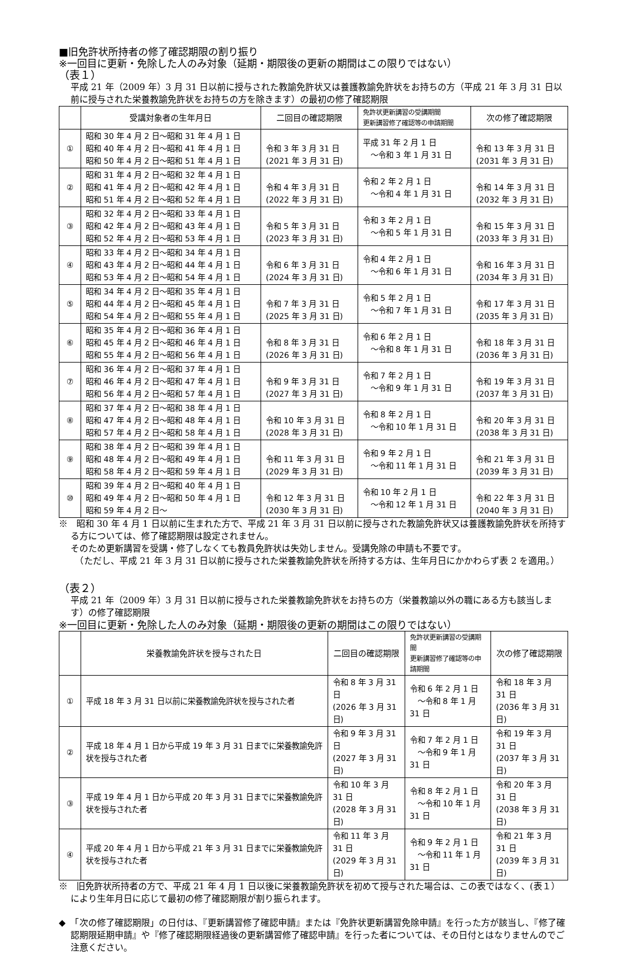■旧免許状所持者の修了確認期限の割り振り
※一回目に更新・免除した人のみ対象（延期・期限後の更新の期間はこの限りではない）
（表１）
平成 21 年（2009 年）3 月 31 日以前に授与された教諭免許状又は養護教諭免許状をお持ちの方（平成 21 年 3 月 31 日以前に授与された栄養教諭免許状をお持ちの方を除きます）の最初の修了確認期限
| | 受講対象者の生年月日 | 二回目の確認期限 | 免許状更新講習の受講期間 更新講習修了確認等の申請期間 | 次の修了確認期限 |
| --- | --- | --- | --- | --- |
| ① | 昭和 30 年 4 月 2 日～昭和 31 年 4 月 1 日 昭和 40 年 4 月 2 日～昭和 41 年 4 月 1 日 昭和 50 年 4 月 2 日～昭和 51 年 4 月 1 日 | 令和 3 年 3 月 31 日 (2021 年 3 月 31 日) | 平成 31 年 2 月 1 日 ～令和 3 年 1 月 31 日 | 令和 13 年 3 月 31 日 (2031 年 3 月 31 日) |
| ② | 昭和 31 年 4 月 2 日～昭和 32 年 4 月 1 日 昭和 41 年 4 月 2 日～昭和 42 年 4 月 1 日 昭和 51 年 4 月 2 日～昭和 52 年 4 月 1 日 | 令和 4 年 3 月 31 日 (2022 年 3 月 31 日) | 令和 2 年 2 月 1 日 ～令和 4 年 1 月 31 日 | 令和 14 年 3 月 31 日 (2032 年 3 月 31 日) |
| ③ | 昭和 32 年 4 月 2 日～昭和 33 年 4 月 1 日 昭和 42 年 4 月 2 日～昭和 43 年 4 月 1 日 昭和 52 年 4 月 2 日～昭和 53 年 4 月 1 日 | 令和 5 年 3 月 31 日 (2023 年 3 月 31 日) | 令和 3 年 2 月 1 日 ～令和 5 年 1 月 31 日 | 令和 15 年 3 月 31 日 (2033 年 3 月 31 日) |
| ④ | 昭和 33 年 4 月 2 日～昭和 34 年 4 月 1 日 昭和 43 年 4 月 2 日～昭和 44 年 4 月 1 日 昭和 53 年 4 月 2 日～昭和 54 年 4 月 1 日 | 令和 6 年 3 月 31 日 (2024 年 3 月 31 日) | 令和 4 年 2 月 1 日 ～令和 6 年 1 月 31 日 | 令和 16 年 3 月 31 日 (2034 年 3 月 31 日) |
| ⑤ | 昭和 34 年 4 月 2 日～昭和 35 年 4 月 1 日 昭和 44 年 4 月 2 日～昭和 45 年 4 月 1 日 昭和 54 年 4 月 2 日～昭和 55 年 4 月 1 日 | 令和 7 年 3 月 31 日 (2025 年 3 月 31 日) | 令和 5 年 2 月 1 日 ～令和 7 年 1 月 31 日 | 令和 17 年 3 月 31 日 (2035 年 3 月 31 日) |
| ⑥ | 昭和 35 年 4 月 2 日～昭和 36 年 4 月 1 日 昭和 45 年 4 月 2 日～昭和 46 年 4 月 1 日 昭和 55 年 4 月 2 日～昭和 56 年 4 月 1 日 | 令和 8 年 3 月 31 日 (2026 年 3 月 31 日) | 令和 6 年 2 月 1 日 ～令和 8 年 1 月 31 日 | 令和 18 年 3 月 31 日 (2036 年 3 月 31 日) |
| ⑦ | 昭和 36 年 4 月 2 日～昭和 37 年 4 月 1 日 昭和 46 年 4 月 2 日～昭和 47 年 4 月 1 日 昭和 56 年 4 月 2 日～昭和 57 年 4 月 1 日 | 令和 9 年 3 月 31 日 (2027 年 3 月 31 日) | 令和 7 年 2 月 1 日 ～令和 9 年 1 月 31 日 | 令和 19 年 3 月 31 日 (2037 年 3 月 31 日) |
| ⑧ | 昭和 37 年 4 月 2 日～昭和 38 年 4 月 1 日 昭和 47 年 4 月 2 日～昭和 48 年 4 月 1 日 昭和 57 年 4 月 2 日～昭和 58 年 4 月 1 日 | 令和 10 年 3 月 31 日 (2028 年 3 月 31 日) | 令和 8 年 2 月 1 日 ～令和 10 年 1 月 31 日 | 令和 20 年 3 月 31 日 (2038 年 3 月 31 日) |
| ⑨ | 昭和 38 年 4 月 2 日～昭和 39 年 4 月 1 日 昭和 48 年 4 月 2 日～昭和 49 年 4 月 1 日 昭和 58 年 4 月 2 日～昭和 59 年 4 月 1 日 | 令和 11 年 3 月 31 日 (2029 年 3 月 31 日) | 令和 9 年 2 月 1 日 ～令和 11 年 1 月 31 日 | 令和 21 年 3 月 31 日 (2039 年 3 月 31 日) |
| ⑩ | 昭和 39 年 4 月 2 日～昭和 40 年 4 月 1 日 昭和 49 年 4 月 2 日～昭和 50 年 4 月 1 日 昭和 59 年 4 月 2 日～ | 令和 12 年 3 月 31 日 (2030 年 3 月 31 日) | 令和 10 年 2 月 1 日 ～令和 12 年 1 月 31 日 | 令和 22 年 3 月 31 日 (2040 年 3 月 31 日) |
※　昭和 30 年 4 月 1 日以前に生まれた方で、平成 21 年 3 月 31 日以前に授与された教諭免許状又は養護教諭免許状を所持する方については、修了確認期限は設定されません。
そのため更新講習を受講・修了しなくても教員免許状は失効しません。受講免除の申請も不要です。
　（ただし、平成 21 年 3 月 31 日以前に授与された栄養教諭免許状を所持する方は、生年月日にかかわらず表 2 を適用。）
（表２）
平成 21 年（2009 年）3 月 31 日以前に授与された栄養教諭免許状をお持ちの方（栄養教諭以外の職にある方も該当します）の修了確認期限
※一回目に更新・免除した人のみ対象（延期・期限後の更新の期間はこの限りではない）
| | 栄養教諭免許状を授与された日 | 二回目の確認期限 | 免許状更新講習の受講期間 更新講習修了確認等の申請期間 | 次の修了確認期限 |
| --- | --- | --- | --- | --- |
| ① | 平成 18 年 3 月 31 日以前に栄養教諭免許状を授与された者 | 令和 8 年 3 月 31 日 (2026 年 3 月 31 日) | 令和 6 年 2 月 1 日 ～令和 8 年 1 月 31 日 | 令和 18 年 3 月 31 日 (2036 年 3 月 31 日) |
| ② | 平成 18 年 4 月 1 日から平成 19 年 3 月 31 日までに栄養教諭免許状を授与された者 | 令和 9 年 3 月 31 日 (2027 年 3 月 31 日) | 令和 7 年 2 月 1 日 ～令和 9 年 1 月 31 日 | 令和 19 年 3 月 31 日 (2037 年 3 月 31 日) |
| ③ | 平成 19 年 4 月 1 日から平成 20 年 3 月 31 日までに栄養教諭免許状を授与された者 | 令和 10 年 3 月 31 日 (2028 年 3 月 31 日) | 令和 8 年 2 月 1 日 ～令和 10 年 1 月 31 日 | 令和 20 年 3 月 31 日 (2038 年 3 月 31 日) |
| ④ | 平成 20 年 4 月 1 日から平成 21 年 3 月 31 日までに栄養教諭免許状を授与された者 | 令和 11 年 3 月 31 日 (2029 年 3 月 31 日) | 令和 9 年 2 月 1 日 ～令和 11 年 1 月 31 日 | 令和 21 年 3 月 31 日 (2039 年 3 月 31 日) |
※　旧免許状所持者の方で、平成 21 年 4 月 1 日以後に栄養教諭免許状を初めて授与された場合は、この表ではなく、(表１）により生年月日に応じて最初の修了確認期限が割り振られます。
◆　「次の修了確認期限」の日付は、『更新講習修了確認申請』または『免許状更新講習免除申請』を行った方が該当し、『修了確認期限延期申請』や『修了確認期限経過後の更新講習修了確認申請』を行った者については、その日付とはなりませんのでご注意ください。